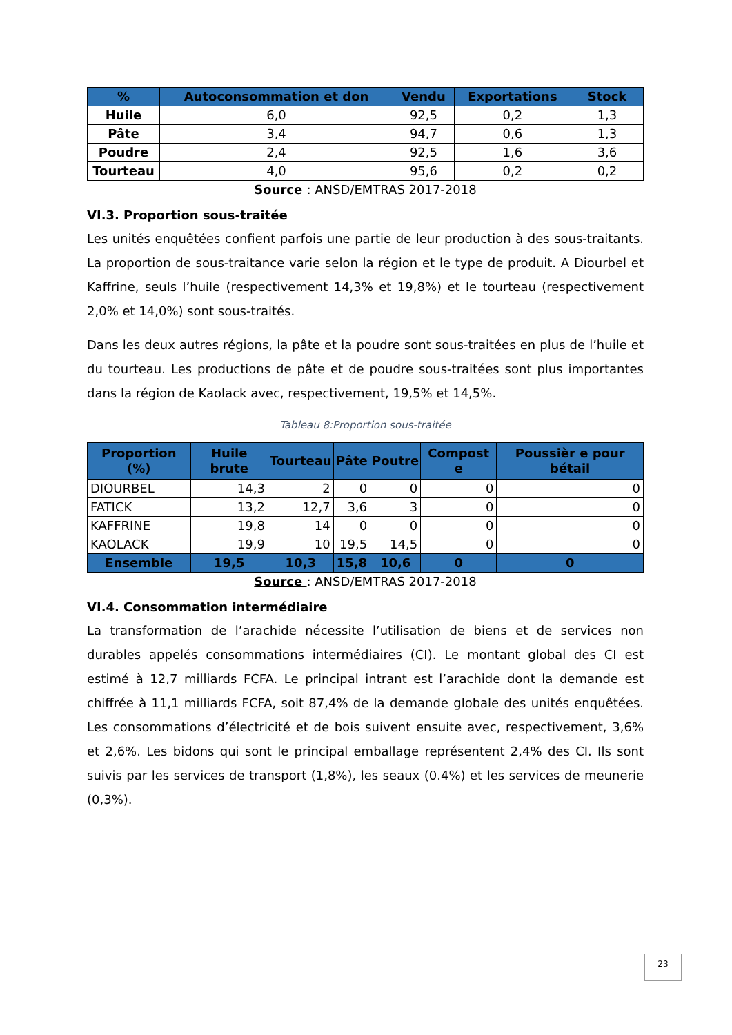| % | Autoconsommation et don | Vendu | Exportations | Stock |
| --- | --- | --- | --- | --- |
| Huile | 6,0 | 92,5 | 0,2 | 1,3 |
| Pâte | 3,4 | 94,7 | 0,6 | 1,3 |
| Poudre | 2,4 | 92,5 | 1,6 | 3,6 |
| Tourteau | 4,0 | 95,6 | 0,2 | 0,2 |
Source : ANSD/EMTRAS 2017-2018
VI.3. Proportion sous-traitée
Les unités enquêtées confient parfois une partie de leur production à des sous-traitants. La proportion de sous-traitance varie selon la région et le type de produit. A Diourbel et Kaffrine, seuls l’huile (respectivement 14,3% et 19,8%) et le tourteau (respectivement 2,0% et 14,0%) sont sous-traités.
Dans les deux autres régions, la pâte et la poudre sont sous-traitées en plus de l’huile et du tourteau. Les productions de pâte et de poudre sous-traitées sont plus importantes dans la région de Kaolack avec, respectivement, 19,5% et 14,5%.
Tableau 8:Proportion sous-traitée
| Proportion (%) | Huile brute | Tourteau | Pâte | Poutre | Compost e | Poussièr e pour bétail |
| --- | --- | --- | --- | --- | --- | --- |
| DIOURBEL | 14,3 | 2 | 0 | 0 | 0 | 0 |
| FATICK | 13,2 | 12,7 | 3,6 | 3 | 0 | 0 |
| KAFFRINE | 19,8 | 14 | 0 | 0 | 0 | 0 |
| KAOLACK | 19,9 | 10 | 19,5 | 14,5 | 0 | 0 |
| Ensemble | 19,5 | 10,3 | 15,8 | 10,6 | 0 | 0 |
Source : ANSD/EMTRAS 2017-2018
VI.4. Consommation intermédiaire
La transformation de l’arachide nécessite l’utilisation de biens et de services non durables appelés consommations intermédiaires (CI). Le montant global des CI est estimé à 12,7 milliards FCFA. Le principal intrant est l’arachide dont la demande est chiffrée à 11,1 milliards FCFA, soit 87,4% de la demande globale des unités enquêtées. Les consommations d’électricité et de bois suivent ensuite avec, respectivement, 3,6% et 2,6%. Les bidons qui sont le principal emballage représentent 2,4% des CI. Ils sont suivis par les services de transport (1,8%), les seaux (0.4%) et les services de meunerie (0,3%).
23